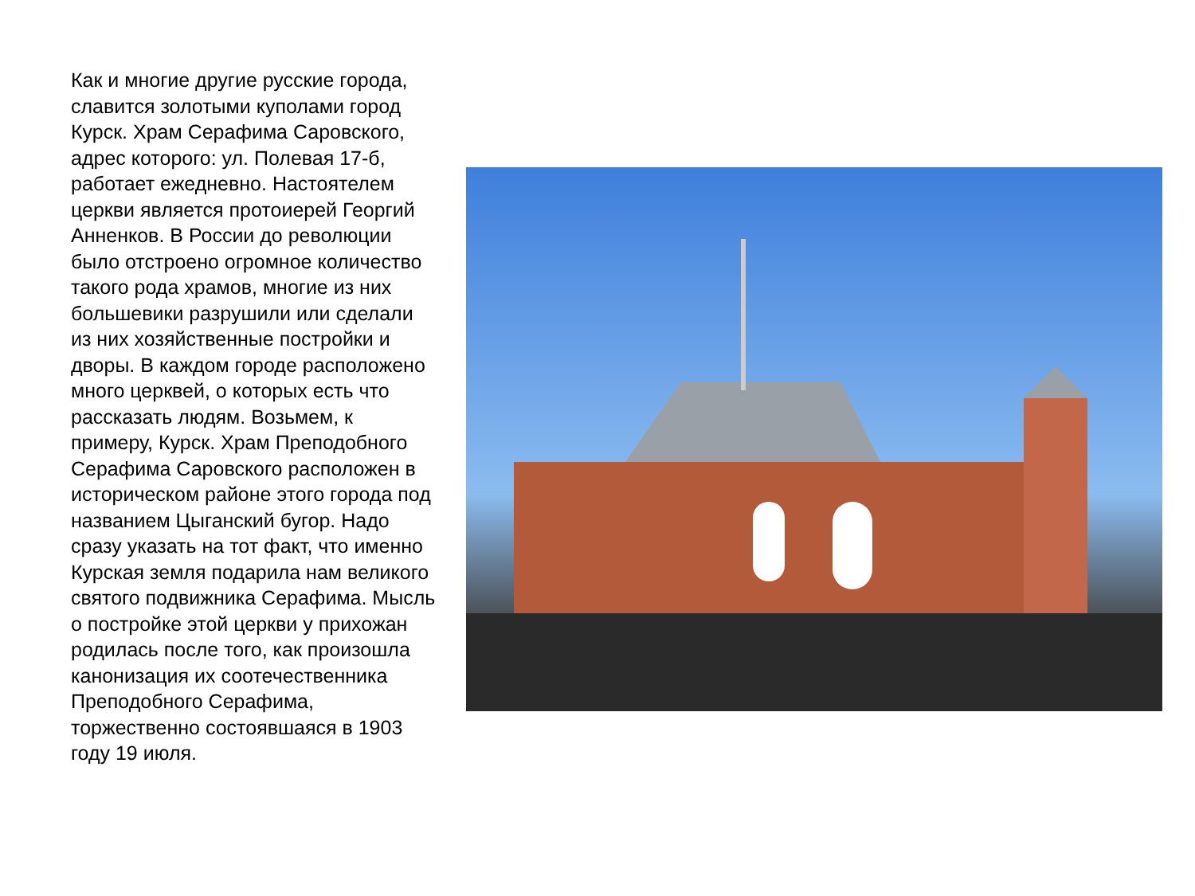Как и многие другие русские города, славится золотыми куполами город Курск. Храм Серафима Саровского, адрес которого: ул. Полевая 17-б, работает ежедневно. Настоятелем церкви является протоиерей Георгий Анненков. В России до революции было отстроено огромное количество такого рода храмов, многие из них большевики разрушили или сделали из них хозяйственные постройки и дворы. В каждом городе расположено много церквей, о которых есть что рассказать людям. Возьмем, к примеру, Курск. Храм Преподобного Серафима Саровского расположен в историческом районе этого города под названием Цыганский бугор. Надо сразу указать на тот факт, что именно Курская земля подарила нам великого святого подвижника Серафима. Мысль о постройке этой церкви у прихожан родилась после того, как произошла канонизация их соотечественника Преподобного Серафима, торжественно состоявшаяся в 1903 году 19 июля.